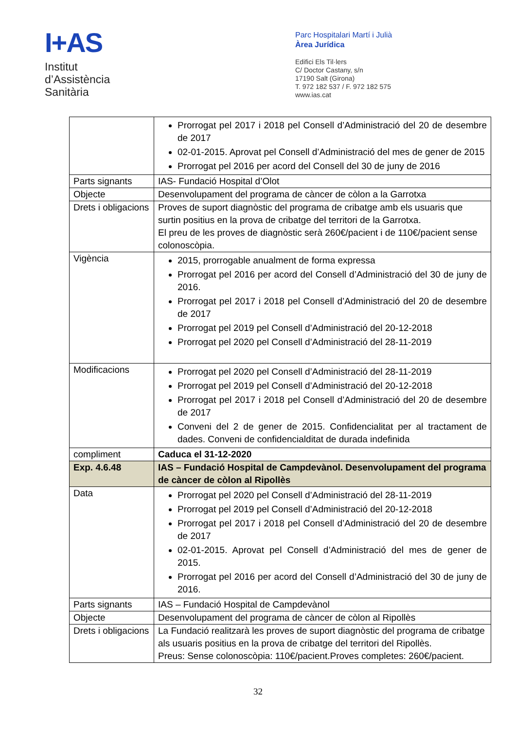I+AS
Institut
d’Assistència
Sanitària
Parc Hospitalari Martí i Julià
Àrea Jurídica
Edifici Els Til·lers
C/ Doctor Castany, s/n
17190 Salt (Girona)
T. 972 182 537 / F. 972 182 575
www.ias.cat
| | Prorrogat pel 2017 i 2018 pel Consell d’Administració del 20 de desembre de 2017 02-01-2015. Aprovat pel Consell d’Administració del mes de gener de 2015 Prorrogat pel 2016 per acord del Consell del 30 de juny de 2016 |
| Parts signants | IAS- Fundació Hospital d’Olot |
| Objecte | Desenvolupament del programa de càncer de còlon a la Garrotxa |
| Drets i obligacions | Proves de suport diagnòstic del programa de cribatge amb els usuaris que surtin positius en la prova de cribatge del territori de la Garrotxa. El preu de les proves de diagnòstic serà 260€/pacient i de 110€/pacient sense colonoscòpia. |
| Vigència | 2015, prorrogable anualment de forma expressa Prorrogat pel 2016 per acord del Consell d’Administració del 30 de juny de 2016. Prorrogat pel 2017 i 2018 pel Consell d’Administració del 20 de desembre de 2017 Prorrogat pel 2019 pel Consell d’Administració del 20-12-2018 Prorrogat pel 2020 pel Consell d’Administració del 28-11-2019 |
| Modificacions | Prorrogat pel 2020 pel Consell d’Administració del 28-11-2019 Prorrogat pel 2019 pel Consell d’Administració del 20-12-2018 Prorrogat pel 2017 i 2018 pel Consell d’Administració del 20 de desembre de 2017 Conveni del 2 de gener de 2015. Confidencialitat per al tractament de dades. Conveni de confidencialditat de durada indefinida |
| compliment | Caduca el 31-12-2020 |
| Exp. 4.6.48 | IAS – Fundació Hospital de Campdevànol. Desenvolupament del programa de càncer de còlon al Ripollès |
| Data | Prorrogat pel 2020 pel Consell d’Administració del 28-11-2019 Prorrogat pel 2019 pel Consell d’Administració del 20-12-2018 Prorrogat pel 2017 i 2018 pel Consell d’Administració del 20 de desembre de 2017 02-01-2015. Aprovat pel Consell d’Administració del mes de gener de 2015. Prorrogat pel 2016 per acord del Consell d’Administració del 30 de juny de 2016. |
| Parts signants | IAS – Fundació Hospital de Campdevànol |
| Objecte | Desenvolupament del programa de càncer de còlon al Ripollès |
| Drets i obligacions | La Fundació realitzarà les proves de suport diagnòstic del programa de cribatge als usuaris positius en la prova de cribatge del territori del Ripollès. Preus: Sense colonoscòpia: 110€/pacient.Proves completes: 260€/pacient. |
32